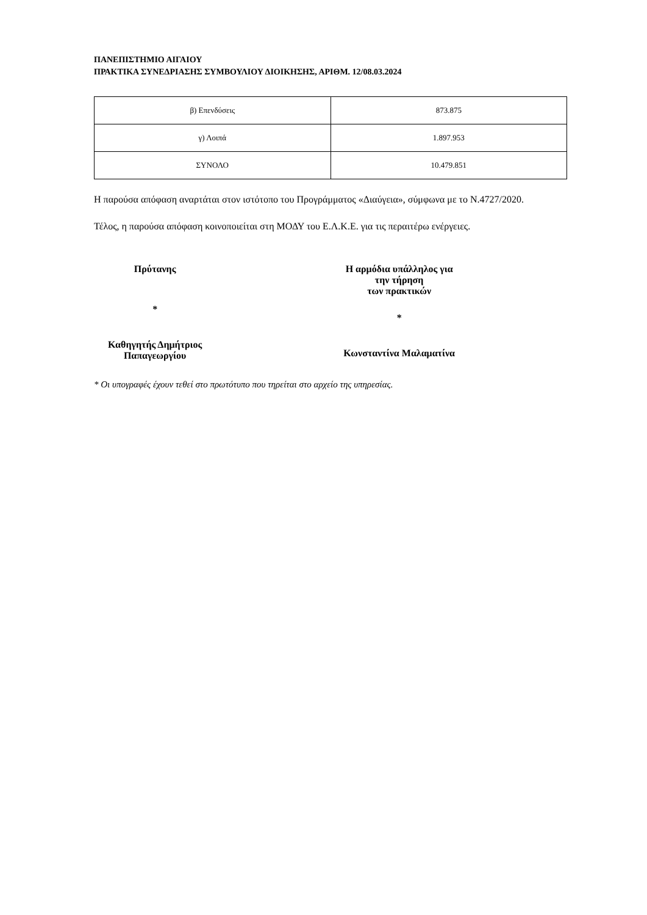ΠΑΝΕΠΙΣΤΗΜΙΟ ΑΙΓΑΙΟΥ
ΠΡΑΚΤΙΚΑ ΣΥΝΕΔΡΙΑΣΗΣ ΣΥΜΒΟΥΛΙΟΥ ΔΙΟΙΚΗΣΗΣ, ΑΡΙΘΜ. 12/08.03.2024
| β) Επενδύσεις | 873.875 |
| γ) Λοιπά | 1.897.953 |
| ΣΥΝΟΛΟ | 10.479.851 |
Η παρούσα απόφαση αναρτάται στον ιστότοπο του Προγράμματος «Διαύγεια», σύμφωνα με το Ν.4727/2020.
Τέλος, η παρούσα απόφαση κοινοποιείται στη ΜΟΔΥ του Ε.Λ.Κ.Ε. για τις περαιτέρω ενέργειες.
Πρύτανης
*
Καθηγητής Δημήτριος Παπαγεωργίου
Η αρμόδια υπάλληλος για την τήρηση
των πρακτικών
*
Κωνσταντίνα Μαλαματίνα
* Οι υπογραφές έχουν τεθεί στο πρωτότυπο που τηρείται στο αρχείο της υπηρεσίας.